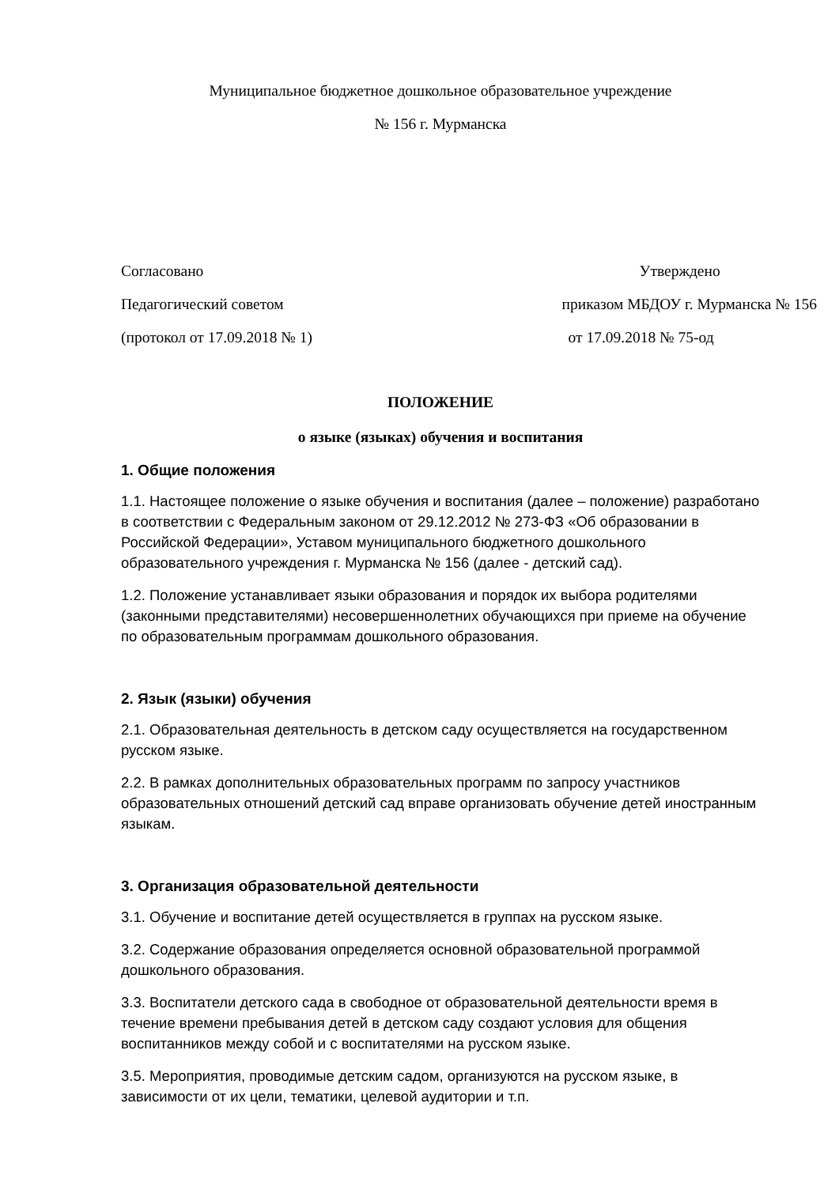Муниципальное бюджетное дошкольное образовательное учреждение
№ 156 г. Мурманска
Согласовано
Педагогический советом
(протокол от 17.09.2018 № 1)
Утверждено
приказом МБДОУ г. Мурманска № 156
от 17.09.2018 № 75-од
ПОЛОЖЕНИЕ
о языке (языках) обучения и воспитания
1. Общие положения
1.1. Настоящее положение о языке обучения и воспитания (далее – положение) разработано в соответствии с Федеральным законом от 29.12.2012 № 273-ФЗ «Об образовании в Российской Федерации», Уставом муниципального бюджетного дошкольного образовательного учреждения г. Мурманска № 156 (далее - детский сад).
1.2. Положение устанавливает языки образования и порядок их выбора родителями (законными представителями) несовершеннолетних обучающихся при приеме на обучение по образовательным программам дошкольного образования.
2. Язык (языки) обучения
2.1. Образовательная деятельность в детском саду осуществляется на государственном русском языке.
2.2. В рамках дополнительных образовательных программ по запросу участников образовательных отношений детский сад вправе организовать обучение детей иностранным языкам.
3. Организация образовательной деятельности
3.1. Обучение и воспитание детей осуществляется в группах на русском языке.
3.2. Содержание образования определяется основной образовательной программой дошкольного образования.
3.3. Воспитатели детского сада в свободное от образовательной деятельности время в течение времени пребывания детей в детском саду создают условия для общения воспитанников между собой и с воспитателями на русском языке.
3.5. Мероприятия, проводимые детским садом, организуются на русском языке, в зависимости от их цели, тематики, целевой аудитории и т.п.